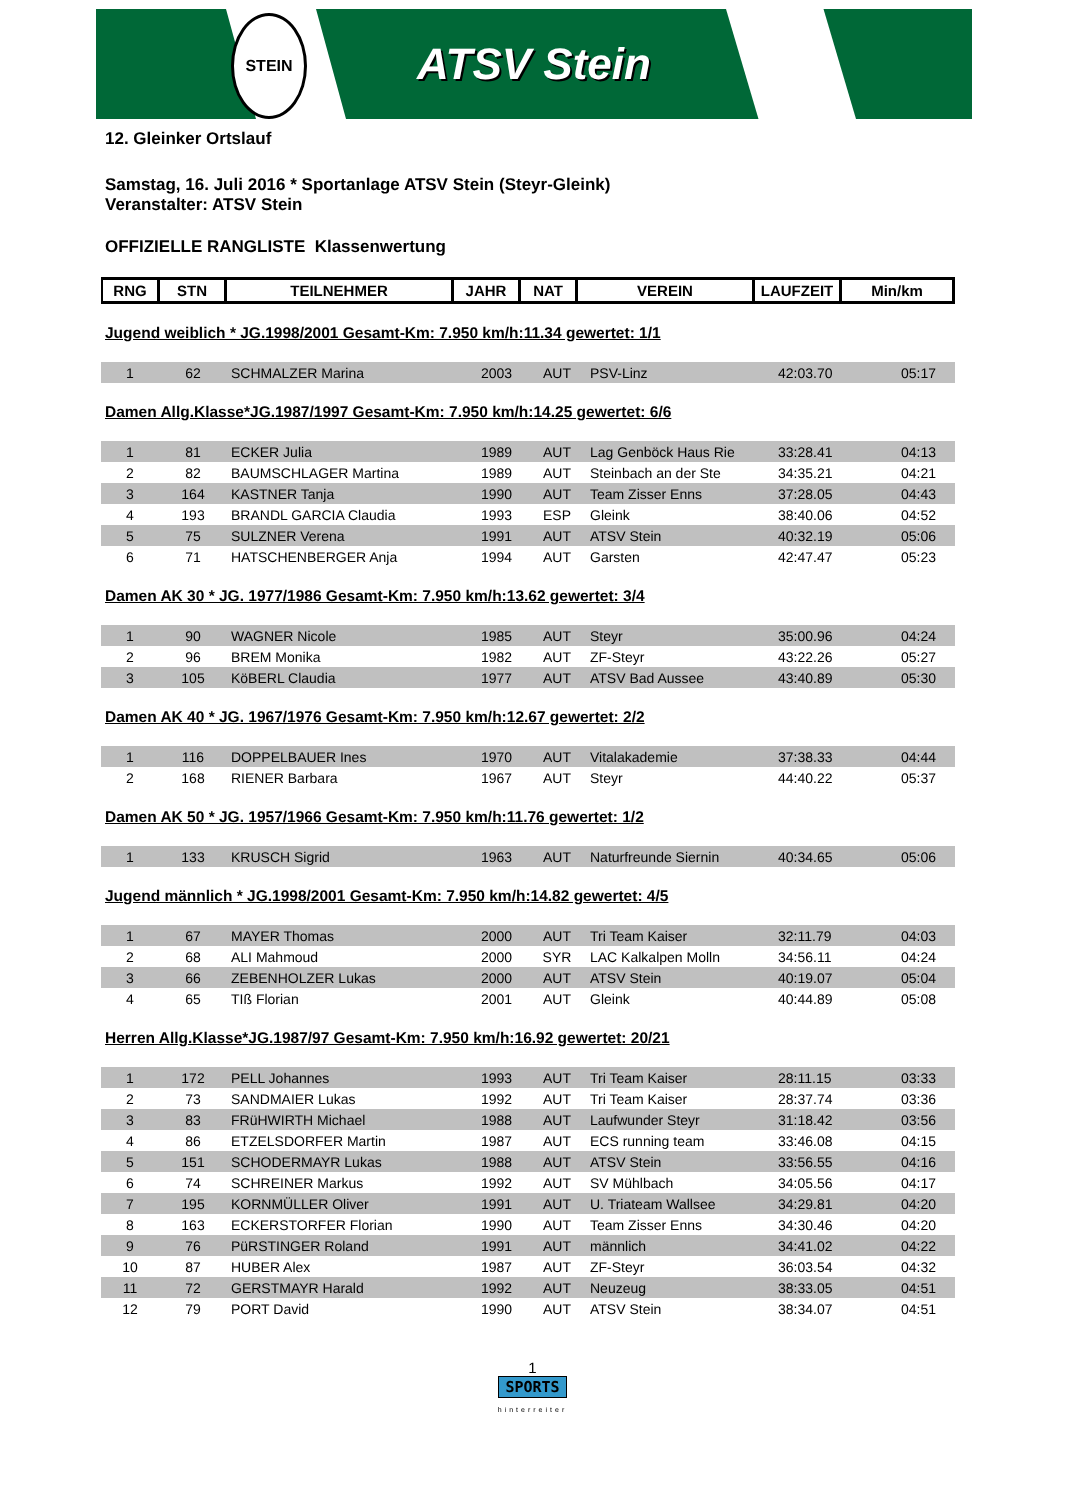STEIN
ATSV Stein
12. Gleinker Ortslauf
Samstag, 16. Juli 2016 * Sportanlage ATSV Stein (Steyr-Gleink)
Veranstalter: ATSV Stein
OFFIZIELLE RANGLISTE Klassenwertung
| RNG | STN | TEILNEHMER | JAHR | NAT | VEREIN | LAUFZEIT | Min/km |
| --- | --- | --- | --- | --- | --- | --- | --- |
Jugend weiblich * JG.1998/2001 Gesamt-Km: 7.950 km/h:11.34 gewertet: 1/1
| 1 | 62 | SCHMALZER Marina | 2003 | AUT | PSV-Linz | 42:03.70 | 05:17 |
Damen Allg.Klasse*JG.1987/1997 Gesamt-Km: 7.950 km/h:14.25 gewertet: 6/6
| 1 | 81 | ECKER Julia | 1989 | AUT | Lag Genböck Haus Rie | 33:28.41 | 04:13 |
| 2 | 82 | BAUMSCHLAGER Martina | 1989 | AUT | Steinbach an der Ste | 34:35.21 | 04:21 |
| 3 | 164 | KASTNER Tanja | 1990 | AUT | Team Zisser Enns | 37:28.05 | 04:43 |
| 4 | 193 | BRANDL GARCIA Claudia | 1993 | ESP | Gleink | 38:40.06 | 04:52 |
| 5 | 75 | SULZNER Verena | 1991 | AUT | ATSV Stein | 40:32.19 | 05:06 |
| 6 | 71 | HATSCHENBERGER Anja | 1994 | AUT | Garsten | 42:47.47 | 05:23 |
Damen AK 30 * JG. 1977/1986 Gesamt-Km: 7.950 km/h:13.62 gewertet: 3/4
| 1 | 90 | WAGNER Nicole | 1985 | AUT | Steyr | 35:00.96 | 04:24 |
| 2 | 96 | BREM Monika | 1982 | AUT | ZF-Steyr | 43:22.26 | 05:27 |
| 3 | 105 | KöBERL Claudia | 1977 | AUT | ATSV Bad Aussee | 43:40.89 | 05:30 |
Damen AK 40 * JG. 1967/1976 Gesamt-Km: 7.950 km/h:12.67 gewertet: 2/2
| 1 | 116 | DOPPELBAUER Ines | 1970 | AUT | Vitalakademie | 37:38.33 | 04:44 |
| 2 | 168 | RIENER Barbara | 1967 | AUT | Steyr | 44:40.22 | 05:37 |
Damen AK 50 * JG. 1957/1966 Gesamt-Km: 7.950 km/h:11.76 gewertet: 1/2
| 1 | 133 | KRUSCH Sigrid | 1963 | AUT | Naturfreunde Siernin | 40:34.65 | 05:06 |
Jugend männlich * JG.1998/2001 Gesamt-Km: 7.950 km/h:14.82 gewertet: 4/5
| 1 | 67 | MAYER Thomas | 2000 | AUT | Tri Team Kaiser | 32:11.79 | 04:03 |
| 2 | 68 | ALI Mahmoud | 2000 | SYR | LAC Kalkalpen Molln | 34:56.11 | 04:24 |
| 3 | 66 | ZEBENHOLZER Lukas | 2000 | AUT | ATSV Stein | 40:19.07 | 05:04 |
| 4 | 65 | TIß Florian | 2001 | AUT | Gleink | 40:44.89 | 05:08 |
Herren Allg.Klasse*JG.1987/97 Gesamt-Km: 7.950 km/h:16.92 gewertet: 20/21
| 1 | 172 | PELL Johannes | 1993 | AUT | Tri Team Kaiser | 28:11.15 | 03:33 |
| 2 | 73 | SANDMAIER Lukas | 1992 | AUT | Tri Team Kaiser | 28:37.74 | 03:36 |
| 3 | 83 | FRüHWIRTH Michael | 1988 | AUT | Laufwunder Steyr | 31:18.42 | 03:56 |
| 4 | 86 | ETZELSDORFER Martin | 1987 | AUT | ECS running team | 33:46.08 | 04:15 |
| 5 | 151 | SCHODERMAYR Lukas | 1988 | AUT | ATSV Stein | 33:56.55 | 04:16 |
| 6 | 74 | SCHREINER Markus | 1992 | AUT | SV Mühlbach | 34:05.56 | 04:17 |
| 7 | 195 | KORNMÜLLER Oliver | 1991 | AUT | U. Triateam Wallsee | 34:29.81 | 04:20 |
| 8 | 163 | ECKERSTORFER Florian | 1990 | AUT | Team Zisser Enns | 34:30.46 | 04:20 |
| 9 | 76 | PüRSTINGER Roland | 1991 | AUT | männlich | 34:41.02 | 04:22 |
| 10 | 87 | HUBER Alex | 1987 | AUT | ZF-Steyr | 36:03.54 | 04:32 |
| 11 | 72 | GERSTMAYR Harald | 1992 | AUT | Neuzeug | 38:33.05 | 04:51 |
| 12 | 79 | PORT David | 1990 | AUT | ATSV Stein | 38:34.07 | 04:51 |
1
SPORTS
hinterreiter